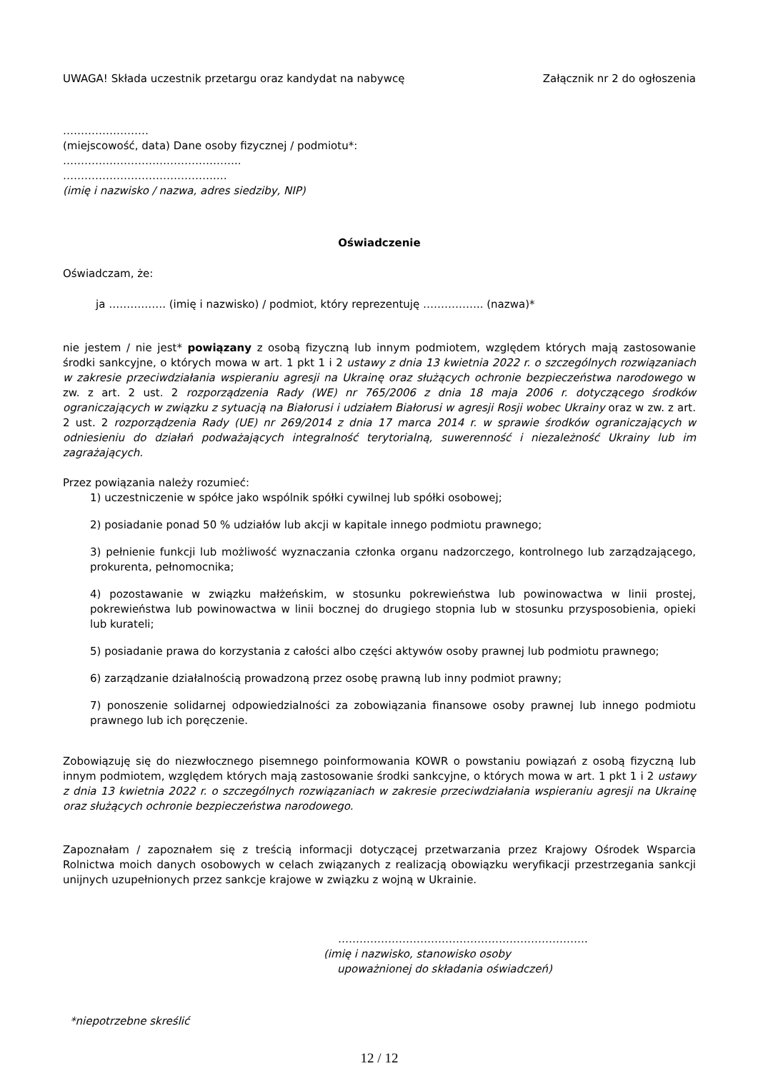UWAGA! Składa uczestnik przetargu oraz kandydat na nabywcę Załącznik nr 2 do ogłoszenia
……………………
(miejscowość, data) Dane osoby fizycznej / podmiotu*:
…………………………………………..
…………………………………….…
(imię i nazwisko / nazwa, adres siedziby, NIP)
Oświadczenie
Oświadczam, że:
ja ……………. (imię i nazwisko) / podmiot, który reprezentuję …………….. (nazwa)*
nie jestem / nie jest* powiązany z osobą fizyczną lub innym podmiotem, względem których mają zastosowanie środki sankcyjne, o których mowa w art. 1 pkt 1 i 2 ustawy z dnia 13 kwietnia 2022 r. o szczególnych rozwiązaniach w zakresie przeciwdziałania wspieraniu agresji na Ukrainę oraz służących ochronie bezpieczeństwa narodowego w zw. z art. 2 ust. 2 rozporządzenia Rady (WE) nr 765/2006 z dnia 18 maja 2006 r. dotyczącego środków ograniczających w związku z sytuacją na Białorusi i udziałem Białorusi w agresji Rosji wobec Ukrainy oraz w zw. z art. 2 ust. 2 rozporządzenia Rady (UE) nr 269/2014 z dnia 17 marca 2014 r. w sprawie środków ograniczających w odniesieniu do działań podważających integralność terytorialną, suwerenność i niezależność Ukrainy lub im zagrażających.
Przez powiązania należy rozumieć:
1) uczestniczenie w spółce jako wspólnik spółki cywilnej lub spółki osobowej;
2) posiadanie ponad 50 % udziałów lub akcji w kapitale innego podmiotu prawnego;
3) pełnienie funkcji lub możliwość wyznaczania członka organu nadzorczego, kontrolnego lub zarządzającego, prokurenta, pełnomocnika;
4) pozostawanie w związku małżeńskim, w stosunku pokrewieństwa lub powinowactwa w linii prostej, pokrewieństwa lub powinowactwa w linii bocznej do drugiego stopnia lub w stosunku przysposobienia, opieki lub kurateli;
5) posiadanie prawa do korzystania z całości albo części aktywów osoby prawnej lub podmiotu prawnego;
6) zarządzanie działalnością prowadzoną przez osobę prawną lub inny podmiot prawny;
7) ponoszenie solidarnej odpowiedzialności za zobowiązania finansowe osoby prawnej lub innego podmiotu prawnego lub ich poręczenie.
Zobowiązuję się do niezwłocznego pisemnego poinformowania KOWR o powstaniu powiązań z osobą fizyczną lub innym podmiotem, względem których mają zastosowanie środki sankcyjne, o których mowa w art. 1 pkt 1 i 2 ustawy z dnia 13 kwietnia 2022 r. o szczególnych rozwiązaniach w zakresie przeciwdziałania wspieraniu agresji na Ukrainę oraz służących ochronie bezpieczeństwa narodowego.
Zapoznałam / zapoznałem się z treścią informacji dotyczącej przetwarzania przez Krajowy Ośrodek Wsparcia Rolnictwa moich danych osobowych w celach związanych z realizacją obowiązku weryfikacji przestrzegania sankcji unijnych uzupełnionych przez sankcje krajowe w związku z wojną w Ukrainie.
…………………………………………………………….
(imię i nazwisko, stanowisko osoby
upoważnionej do składania oświadczeń)
*niepotrzebne skreślić
12 / 12